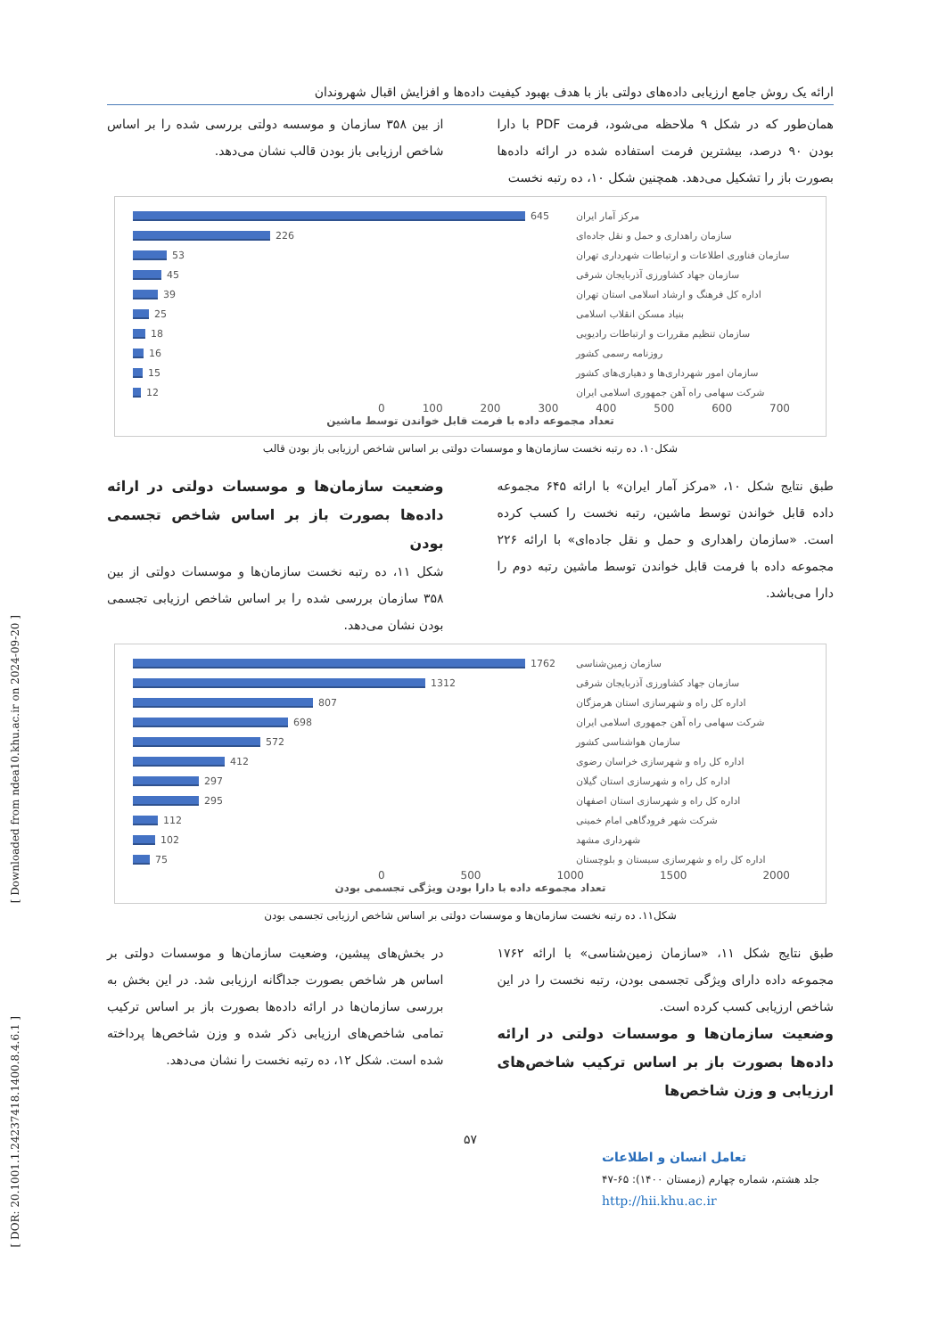[ Downloaded from ndea10.khu.ac.ir on 2024-09-20 ]
[ DOR: 20.1001.1.24237418.1400.8.4.6.1 ]
ارائه یک روش جامع ارزیابی داده‌های دولتی باز با هدف بهبود کیفیت داده‌ها و افزایش اقبال شهروندان
همان‌طور که در شکل ۹ ملاحظه می‌شود، فرمت PDF با دارا بودن ۹۰ درصد، بیشترین فرمت استفاده شده در ارائه داده‌ها بصورت باز را تشکیل می‌دهد. همچنین شکل ۱۰، ده رتبه نخست
از بین ۳۵۸ سازمان و موسسه دولتی بررسی شده را بر اساس شاخص ارزیابی باز بودن قالب نشان می‌دهد.
مرکز آمار ایران 645
سازمان راهداری و حمل و نقل جاده‌ای 226
سازمان فناوری اطلاعات و ارتباطات شهرداری تهران 53
سازمان جهاد کشاورزی آذربایجان شرقی 45
اداره کل فرهنگ و ارشاد اسلامی استان تهران 39
بنیاد مسکن انقلاب اسلامی 25
سازمان تنظیم مقررات و ارتباطات رادیویی 18
روزنامه رسمی کشور 16
سازمان امور شهرداری‌ها و دهیاری‌های کشور 15
شرکت سهامی راه آهن جمهوری اسلامی ایران 12
0 100 200 300 400 500 600 700
تعداد مجموعه داده با فرمت قابل خواندن توسط ماشین
شکل۱۰. ده رتبه نخست سازمان‌ها و موسسات دولتی بر اساس شاخص ارزیابی باز بودن قالب
طبق نتایج شکل ۱۰، «مرکز آمار ایران» با ارائه ۶۴۵ مجموعه داده قابل خواندن توسط ماشین، رتبه نخست را کسب کرده است. «سازمان راهداری و حمل و نقل جاده‌ای» با ارائه ۲۲۶ مجموعه داده با فرمت قابل خواندن توسط ماشین رتبه دوم را دارا می‌باشد.
وضعیت سازمان‌ها و موسسات دولتی در ارائه داده‌ها بصورت باز بر اساس شاخص تجسمی بودن
شکل ۱۱، ده رتبه نخست سازمان‌ها و موسسات دولتی از بین ۳۵۸ سازمان بررسی شده را بر اساس شاخص ارزیابی تجسمی بودن نشان می‌دهد.
سازمان زمین‌شناسی 1762
سازمان جهاد کشاورزی آذربایجان شرقی 1312
اداره کل راه و شهرسازی استان هرمزگان 807
شرکت سهامی راه آهن جمهوری اسلامی ایران 698
سازمان هواشناسی کشور 572
اداره کل راه و شهرسازی خراسان رضوی 412
اداره کل راه و شهرسازی استان گیلان 297
اداره کل راه و شهرسازی استان اصفهان 295
شرکت شهر فرودگاهی امام خمینی 112
شهرداری مشهد 102
اداره کل راه و شهرسازی سیستان و بلوچستان 75
0 500 1000 1500 2000
تعداد مجموعه داده با دارا بودن ویژگی تجسمی بودن
شکل۱۱. ده رتبه نخست سازمان‌ها و موسسات دولتی بر اساس شاخص ارزیابی تجسمی بودن
طبق نتایج شکل ۱۱، «سازمان زمین‌شناسی» با ارائه ۱۷۶۲ مجموعه داده دارای ویژگی تجسمی بودن، رتبه نخست را در این شاخص ارزیابی کسب کرده است.
وضعیت سازمان‌ها و موسسات دولتی در ارائه داده‌ها بصورت باز بر اساس ترکیب شاخص‌های ارزیابی و وزن شاخص‌ها
در بخش‌های پیشین، وضعیت سازمان‌ها و موسسات دولتی بر اساس هر شاخص بصورت جداگانه ارزیابی شد. در این بخش به بررسی سازمان‌ها در ارائه داده‌ها بصورت باز بر اساس ترکیب تمامی شاخص‌های ارزیابی ذکر شده و وزن شاخص‌ها پرداخته شده است. شکل ۱۲، ده رتبه نخست را نشان می‌دهد.
۵۷
تعامل انسان و اطلاعات
جلد هشتم، شماره چهارم (زمستان ۱۴۰۰): ۶۵-۴۷
http://hii.khu.ac.ir